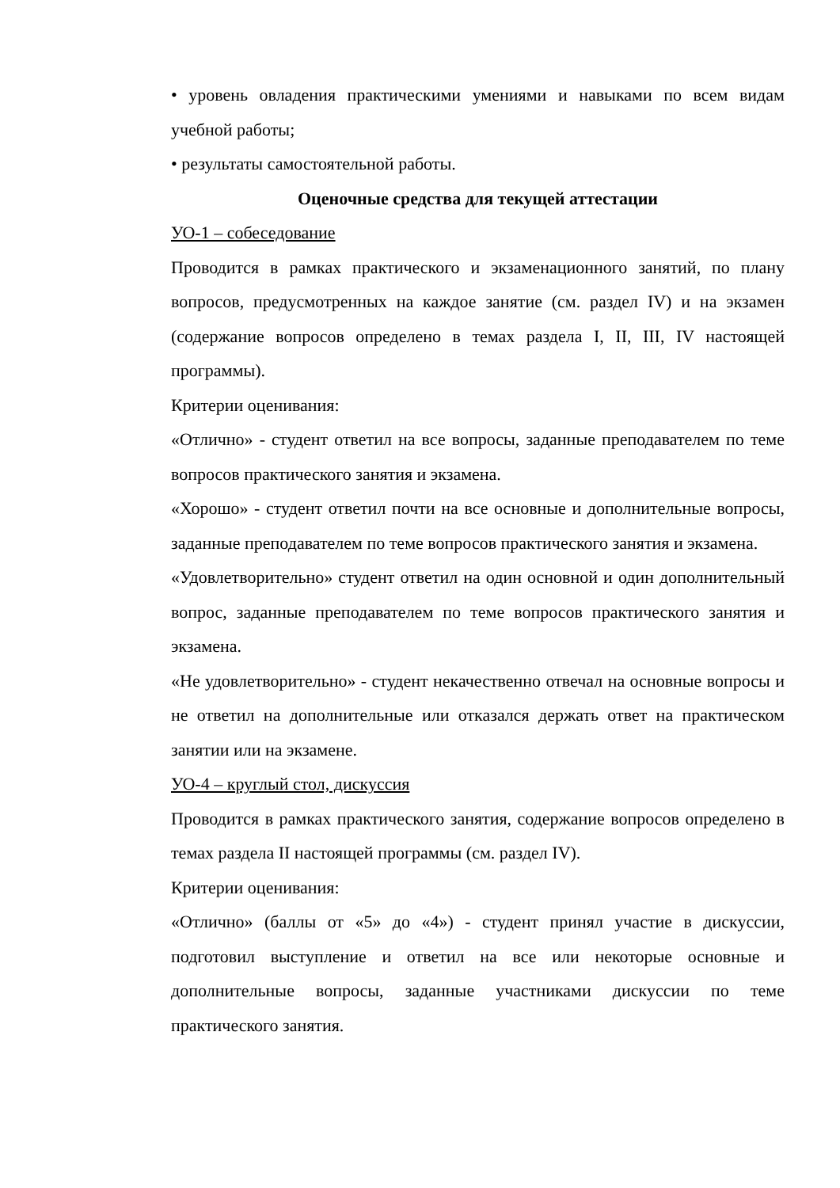• уровень овладения практическими умениями и навыками по всем видам учебной работы;
• результаты самостоятельной работы.
Оценочные средства для текущей аттестации
УО-1 – собеседование
Проводится в рамках практического и экзаменационного занятий, по плану вопросов, предусмотренных на каждое занятие (см. раздел IV) и на экзамен (содержание вопросов определено в темах раздела I, II, III, IV настоящей программы).
Критерии оценивания:
«Отлично» - студент ответил на все вопросы, заданные преподавателем по теме вопросов практического занятия и экзамена.
«Хорошо» - студент ответил почти на все основные и дополнительные вопросы, заданные преподавателем по теме вопросов практического занятия и экзамена.
«Удовлетворительно» студент ответил на один основной и один дополнительный вопрос, заданные преподавателем по теме вопросов практического занятия и экзамена.
«Не удовлетворительно» - студент некачественно отвечал на основные вопросы и не ответил на дополнительные или отказался держать ответ на практическом занятии или на экзамене.
УО-4 – круглый стол, дискуссия
Проводится в рамках практического занятия, содержание вопросов определено в темах раздела II настоящей программы (см. раздел IV).
Критерии оценивания:
«Отлично» (баллы от «5» до «4») - студент принял участие в дискуссии, подготовил выступление и ответил на все или некоторые основные и дополнительные вопросы, заданные участниками дискуссии по теме практического занятия.